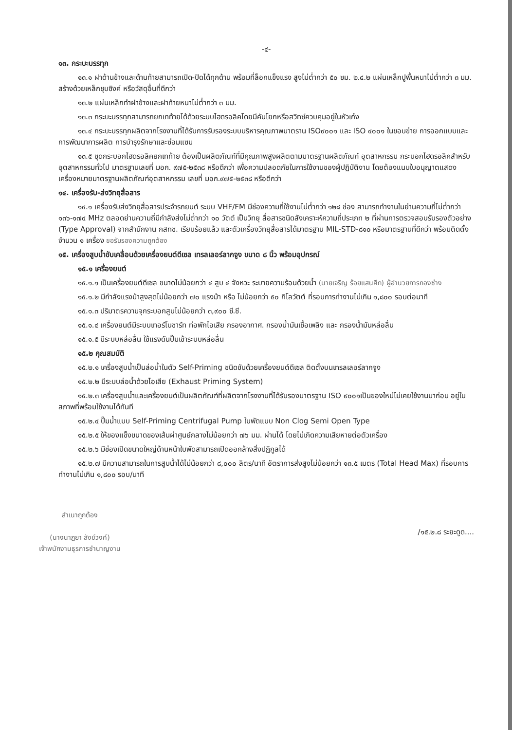-๔-
๑๓. กระบะบรรทุก
๑๓.๑ ฝาด้านข้างและด้านท้ายสามารถเปิด-ปิดได้ทุกด้าน พร้อมที่ล็อกแข็งแรง สูงไม่ต่ำกว่า ๕๐ ซม. ๒.๔.๒ แผ่นเหล็กปูพื้นหนาไม่ต่ำกว่า ๓ มม. สร้างด้วยเหล็กชุบซิงค์ หรือวัสดุอื่นที่ดีกว่า
๑๓.๒ แผ่นเหล็กทำฝาข้างและฝาท้ายหนาไม่ต่ำกว่า ๓ มม.
๑๓.๓ กระบะบรรทุกสามารถยกเทท้ายได้ด้วยระบบไฮดรอลิคโดยมีคันโยกหรือสวิทซ์ควบคุมอยู่ในหัวเก๋ง
๑๓.๔ กระบะบรรทุกผลิตจากโรงงานที่ได้รับการรับรองระบบบริหารคุณภาพมาตราน ISO๙๐๐๑ และ ISO ๔๐๐๑ ในขอบข่าย การออกแบบและการพัฒนาการผลิต การบำรุงรักษาและซ่อมแซม
๑๓.๕ ชุดกระบอกไฮดรอลิคยกเทท้าย ต้องเป็นผลิตภัณฑ์ที่มีคุณภาพสูงผลิตตามมาตรฐานผลิตภัณฑ์ อุตสาหกรรม กระบอกไฮดรอลิคสำหรับอุตสาหกรรมทั่วไป มาตรฐานเลขที่ มอก. ๙๗๕-๒๕๓๘ หรือดีกว่า เพื่อความปลอดภัยในการใช้งานของผู้ปฏิบัติงาน โดยต้องแนบใบอนุญาตแสดงเครื่องหมายมาตรฐานผลิตภัณฑ์อุตสาหกรรม เลขที่ มอก.๙๗๕-๒๕๓๘ หรือดีกว่า
๑๔. เครื่องรับ-ส่งวิทยุสื่อสาร
๑๔.๑ เครื่องรับส่งวิทยุสื่อสารประจำรถยนต์ ระบบ VHF/FM มีช่องความถี่ใช้งานไม่ต่ำกว่า ๑๒๘ ช่อง สามารถทำงานในย่านความถี่ไม่ต่ำกว่า ๑๓๖-๑๗๔ MHz ตลอดย่านความถี่มีกำลังส่งไม่ต่ำกว่า ๑๐ วัตต์ เป็นวิทยุ สื่อสารชนิดสังเคราะห์ความถี่ประเภท ๒ ที่ผ่านการตรวจสอบรับรองตัวอย่าง (Type Approval) จากสำนักงาน กสทช. เรียบร้อยแล้ว และตัวเครื่องวิทยุสื่อสารได้มาตรฐาน MIL-STD-๘๑๐ หรือมาตรฐานที่ดีกว่า พร้อมติดตั้งจำนวน ๑ เครื่อง ขอรับรองความถูกต้อง
๑๕. เครื่องสูบน้ำขับเคลื่อนด้วยเครื่องยนต์ดีเซล เทรลเลอร์ลากจูง ขนาด ๘ นิ้ว พร้อมอุปกรณ์
๑๕.๑ เครื่องยนต์
๑๕.๑.๑ เป็นเครื่องยนต์ดีเซล ขนาดไม่น้อยกว่า ๔ สูบ ๔ จังหวะ ระบายความร้อนด้วยน้ำ (นายเจริญ ร้อยแสนศึก) ผู้อำนวยการกองช่าง
๑๕.๑.๒ มีกำลังแรงม้าสูงสุดไม่น้อยกว่า ๗๐ แรงม้า หรือ ไม่น้อยกว่า ๕๐ กิโลวัตต์ ที่รอบการทำงานไม่เกิน ๑,๘๐๐ รอบต่อนาที
๑๕.๑.๓ ปริมาตรความจุกระบอกสูบไม่น้อยกว่า ๓,๙๐๐ ซี.ซี.
๑๕.๑.๔ เครื่องยนต์มีระบบเทอร์โบชาร์ท ท่อพักไอเสีย กรองอากาศ. กรองน้ำมันเชื้อเพลิง และ กรองน้ำมันหล่อลื่น
๑๕.๑.๕ มีระบบหล่อลื่น ใช้แรงดันปั๊มเข้าระบบหล่อลื่น
๑๕.๒ คุณสมบัติ
๑๕.๒.๑ เครื่องสูบน้ำเป็นล่อน้ำในตัว Self-Priming ชนิดขับด้วยเครื่องยนต์ดีเซล ติดตั้งบนเทรลเลอร์ลากจูง
๑๕.๒.๒ มีระบบล่อน้ำด้วยไอเสีย (Exhaust Priming System)
๑๕.๒.๓ เครื่องสูบน้ำและเครื่องยนต์เป็นผลิตภัณฑ์ที่ผลิตจากโรงงานที่ได้รับรองมาตรฐาน ISO ๙๐๐๑เป็นของใหม่ไม่เคยใช้งานมาก่อน อยู่ในสภาพที่พร้อมใช้งานได้ทันที
๑๕.๒.๔ ปั๊มน้ำแบบ Self-Priming Centrifugal Pump ใบพัดแบบ Non Clog Semi Open Type
๑๕.๒.๕ ให้ของแข็งขนาดของเส้นผ่าศูนย์กลางไม่น้อยกว่า ๗๖ มม. ผ่านได้ โดยไม่เกิดความเสียหายต่อตัวเครื่อง
๑๕.๒.๖ มีช่องเปิดขนาดใหญ่ด้านหน้าใบพัดสามารถเปิดออกล้างสิ่งปฏิกูลได้
๑๕.๒.๗ มีความสามารถในการสูบน้ำได้ไม่น้อยกว่า ๘,๐๐๐ ลิตร/นาที อัตราการส่งสูงไม่น้อยกว่า ๑๓.๕ เมตร (Total Head Max) ที่รอบการทำงานไม่เกิน ๑,๘๐๐ รอบ/นาที
สำเนาถูกต้อง
(นางนาฎยา สังข์วงค์)
เจ้าพนักงานธุรการชำนาญงาน
/๑๕.๒.๘ ระยะดูด....